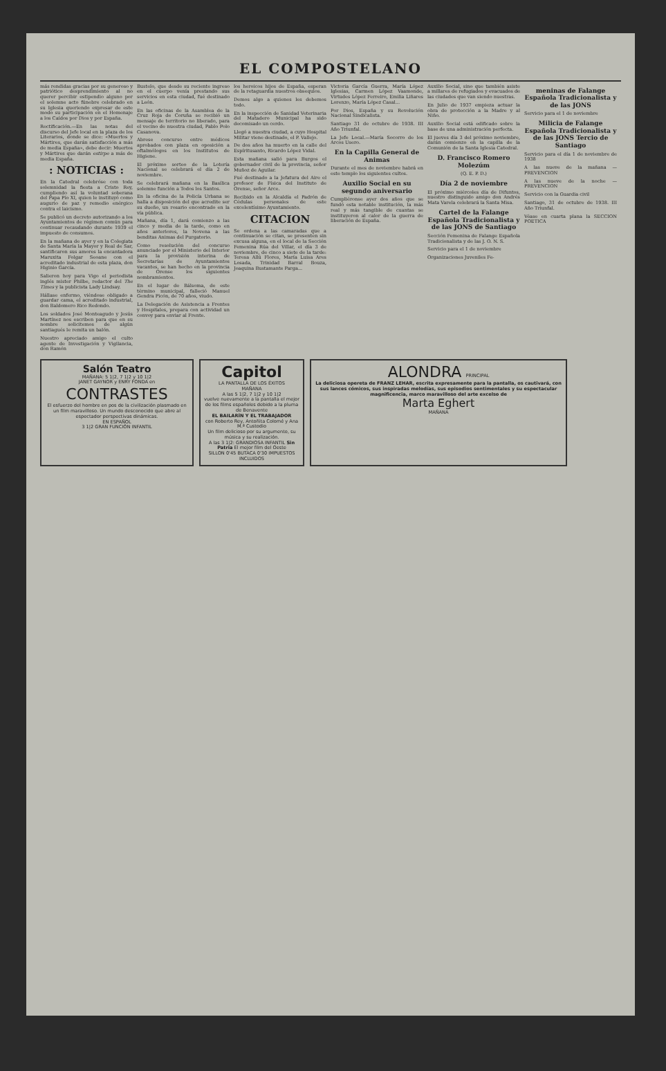EL COMPOSTELANO
más rendidas gracias por su generoso y patriótico desprendimiento al no querer percibir estipendio alguno por el solemne acto fúnebre celebrado en su Iglesia queriendo expresar de este modo su participación en el Homenaje a los Caídos por Dios y por España.
Rectificación.—En las notas del discurso del Jefe local en la plaza de los Literarios, donde se dice: «Muertos y Mártires, que darán satisfacción a más de media España», debe decir: Muertos y Mártires que darán estirpe a más de media España.
: NOTICIAS :
En la Catedral celebróse con toda solemnidad la fiesta a Cristo Rey, cumpliendo así la voluntad soberana del Papa Pío XI, quien le instituyó como augurio de paz y remedio enérgico contra el laicismo.
Se publicó un decreto autorizando a los Ayuntamientos de régimen común para continuar recaudando durante 1939 el impuesto de consumos.
En la mañana de ayer y en la Colegiata de Santa María la Mayor y Real de Sar, santificaron sus amores la encantadora Maruxita Folgar Seoane con el acreditado industrial de esta plaza, don Higinio García.
Salieron hoy para Vigo el periodista inglés mister Philbe, redactor del The Times y la publicista Lady Lindsay.
Hállase enfermo, viéndose obligado a guardar cama, el acreditado industrial, don Baldomero Rico Redondo.
Los soldados José Monteagudo y Jesús Martínez nos escriben para que en su nombre solicitemos de algún santiagués le remita un balón.
Nuestro apreciado amigo el culto agente de Investigación y Vigilancia, don Ramón
Bustelo, que desde su reciente ingreso en el cuerpo venía prestando sus servicios en esta ciudad, fué destinado a León.
En las oficinas de la Asamblea de la Cruz Roja de Coruña se recibió un mensaje de territorio no liberado, para el vecino de nuestra ciudad, Pablo Polo Casanova.
Abrese concurso entre médicos aprobados con plaza en oposición a oftalmólogos en los Institutos de Higiene.
El próximo sorteo de la Lotería Nacional se celebrará el día 2 de noviembre.
Se celebrará mañana en la Basílica solemne función a Todos los Santos.
En la oficina de la Policía Urbana se halla a disposición del que acredite ser su dueño, un rosario encontrado en la vía pública.
Mañana, día 1, dará comienzo a las cinco y media de la tarde, como en años anteriores, la Novena a las benditas Animas del Purgatorio.
Como resolución del concurso anunciado por el Ministerio del Interior para la provisión interina de Secretarías de Ayuntamientos vacantes, se han hecho en la provincia de Orense los siguientes nombramientos.
En el lugar de Bálsoma, de este término municipal, falleció Manuel Gendra Picón, de 70 años, viudo.
La Delegación de Asistencia a Frentes y Hospitales, prepara con actividad un convoy para enviar al Frente.
los heroicos hijos de España, esperan de la retaguardia nuestros obsequios.
Demos algo a quienes les debemos todo.
En la inspección de Sanidad Veterinaria del Matadero Municipal ha sido decomisado un cerdo.
Llegó a nuestra ciudad, a cuyo Hospital Militar viene destinado, el P. Vallejo.
De dos años ha muerto en la calle del Espíritusanto, Ricardo López Vidal.
Esta mañana salió para Burgos el gobernador civil de la provincia, señor Muñoz de Aguilar.
Fué destinado a la Jefatura del Aire el profesor de Física del Instituto de Orense, señor Arce.
Recibido en la Alcaldía el Padrón de Cédulas personales de este excelentísimo Ayuntamiento.
CITACION
Se ordena a las camaradas que a continuación se citan, se presenten sin excusa alguna, en el local de la Sección Femenina Rúa del Villar, el día 3 de noviembre, de cinco a siete de la tarde: Teresa Allú Flores, María Luisa Ares Losada, Trinidad Barral Bouza, Joaquina Bustamante Parga...
Victoria García Guerra, María López Iglesias, Carmen López Vaamonde, Virtudes López Ferreiro, Emilia Liñares Lorenzo, María López Casal...
Por Dios, España y su Revolución Nacional Sindicalista.
Santiago 31 de octubre de 1938. III Año Triunfal.
La Jefe Local.—María Socorro de los Arcos Usero.
En la Capilla General de Animas
Durante el mes de noviembre habrá en este templo los siguientes cultos.
Auxilio Social en su segundo aniversario
Cumpliéronse ayer dos años que se fundó esta notable institución, la más real y más tangible de cuantas se instituyeron al calor de la guerra de liberación de España.
Auxilio Social, sino que también asiste a millares de refugiados y evacuados de las ciudades que van siendo nuestras.
En Julio de 1937 empieza actuar la obra de protección a la Madre y al Niño.
Auxilio Social está edificado sobre la base de una administración perfecta.
El jueves día 3 del próximo noviembre, darán comienzo en la capilla de la Comunión de la Santa Iglesia Catedral.
D. Francisco Romero Molezúm
(Q. E. P. D.)
Día 2 de noviembre
El próximo miércoles día de Difuntos, nuestro distinguido amigo don Andrés Mata Varela celebrará la Santa Misa.
Cartel de la Falange Española Tradicionalista y de las JONS de Santiago
Sección Femenina de Falange Española Tradicionalista y de las J. O. N. S.
Servicio para el 1 de noviembre
Organizaciones Juveniles Fe-
meninas de Falange Española Tradicionalista y de las JONS
Servicio para el 1 de noviembre
Milicia de Falange Española Tradicionalista y de las JONS Tercio de Santiago
Servicio para el día 1 de noviembre de 1938
A las nueve de la mañana — PREVENCION
A las nueve de la noche — PREVENCION
Servicio con la Guardia civil
Santiago, 31 de octubre de 1938. III Año Triunfal.
Véase en cuarta plana la SECCION POETICA
Salón Teatro
MAÑANA: 5 1|2, 7 1|2 y 10 1|2
JANET GAYNOR y ENRY FONDA en
CONTRASTES
El esfuerzo del hombre en pos de la civilización plasmado en un film maravilloso. Un mundo desconocido que abre al espectador perspectivas dinámicas.
EN ESPAÑOL
3 1|2 GRAN FUNCIÓN INFANTIL
Capitol
LA PANTALLA DE LOS ÉXITOS
MAÑANA
A las 5 1|2, 7 1|2 y 10 1|2
vuelve nuevamente a la pantalla el mejor de los films españoles debido a la pluma de Benavente
EL BAILARÍN Y EL TRABAJADOR
con Roberto Rey, Antoñita Colomé y Ana M.ª Custodio
Un film delicioso por su argumento, su música y su realización.
A las 3 1|2: GRANDIOSA INFANTIL Sin Patria El mejor film del Oeste
SILLON 0'45 BUTACA 0'30 IMPUESTOS INCLUIDOS
ALONDRA PRINCIPAL
La deliciosa opereta de FRANZ LEHAR, escrita expresamente para la pantalla, os cautivará, con sus lances cómicos, sus inspiradas melodías, sus episodios sentimentales y su espectacular magnificencia, marco maravilloso del arte excelso de
Marta Eghert
MAÑANA